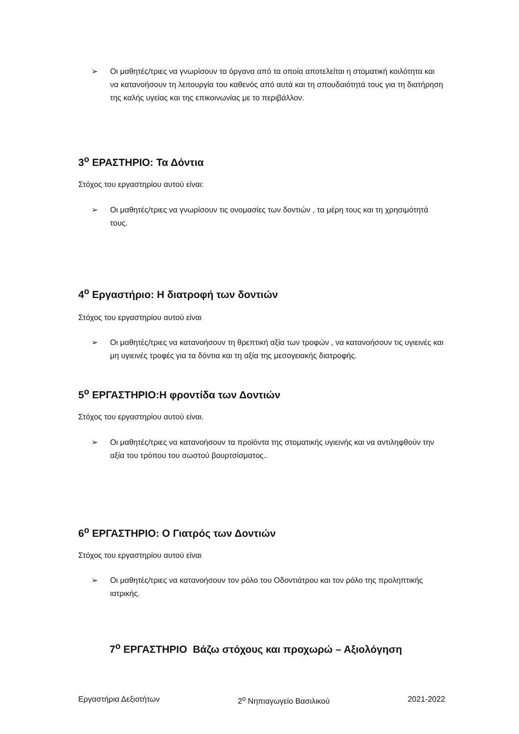➢ Οι μαθητές/τριες να γνωρίσουν τα όργανα από τα οποία αποτελείται η στοματική κοιλότητα και να κατανοήσουν τη λειτουργία του καθενός από αυτά και τη σπουδαιότητά τους για τη διατήρηση της καλής υγείας και της επικοινωνίας με το περιβάλλον.
3<sup>ο</sup> ΕΡΑΣΤΗΡΙΟ: Τα Δόντια
Στόχος του εργαστηρίου αυτού είναι:
➢ Οι μαθητές/τριες να γνωρίσουν τις ονομασίες των δοντιών , τα μέρη τους και τη χρησιμότητά τους.
4<sup>ο</sup> Εργαστήριο: Η διατροφή των δοντιών
Στόχος του εργαστηρίου αυτού είναι
➢ Οι μαθητές/τριες να κατανοήσουν τη θρεπτική αξία των τροφών , να κατανοήσουν τις υγιεινές και μη υγιεινές τροφές για τα δόντια και τη αξία της μεσογειακής διατροφής.
5<sup>ο</sup> ΕΡΓΑΣΤΗΡΙΟ:Η φροντίδα των Δοντιών
Στόχος του εργαστηρίου αυτού είναι.
➢ Οι μαθητές/τριες να κατανοήσουν τα προϊόντα της στοματικής υγιεινής και να αντιληφθούν την αξία του τρόπου του σωστού βουρτσίσματος..
6<sup>ο</sup> ΕΡΓΑΣΤΗΡΙΟ: Ο Γιατρός των Δοντιών
Στόχος του εργαστηρίου αυτού είναι
➢ Οι μαθητές/τριες να κατανοήσουν τον ρόλο του Οδοντιάτρου και τον ρόλο της προληπτικής ιατρικής.
7<sup>ο</sup> ΕΡΓΑΣΤΗΡΙΟ Βάζω στόχους και προχωρώ – Αξιολόγηση
Εργαστήρια Δεξιοτήτων 2<sup>ο</sup> Νηπιαγωγείο Βασιλικού 2021-2022